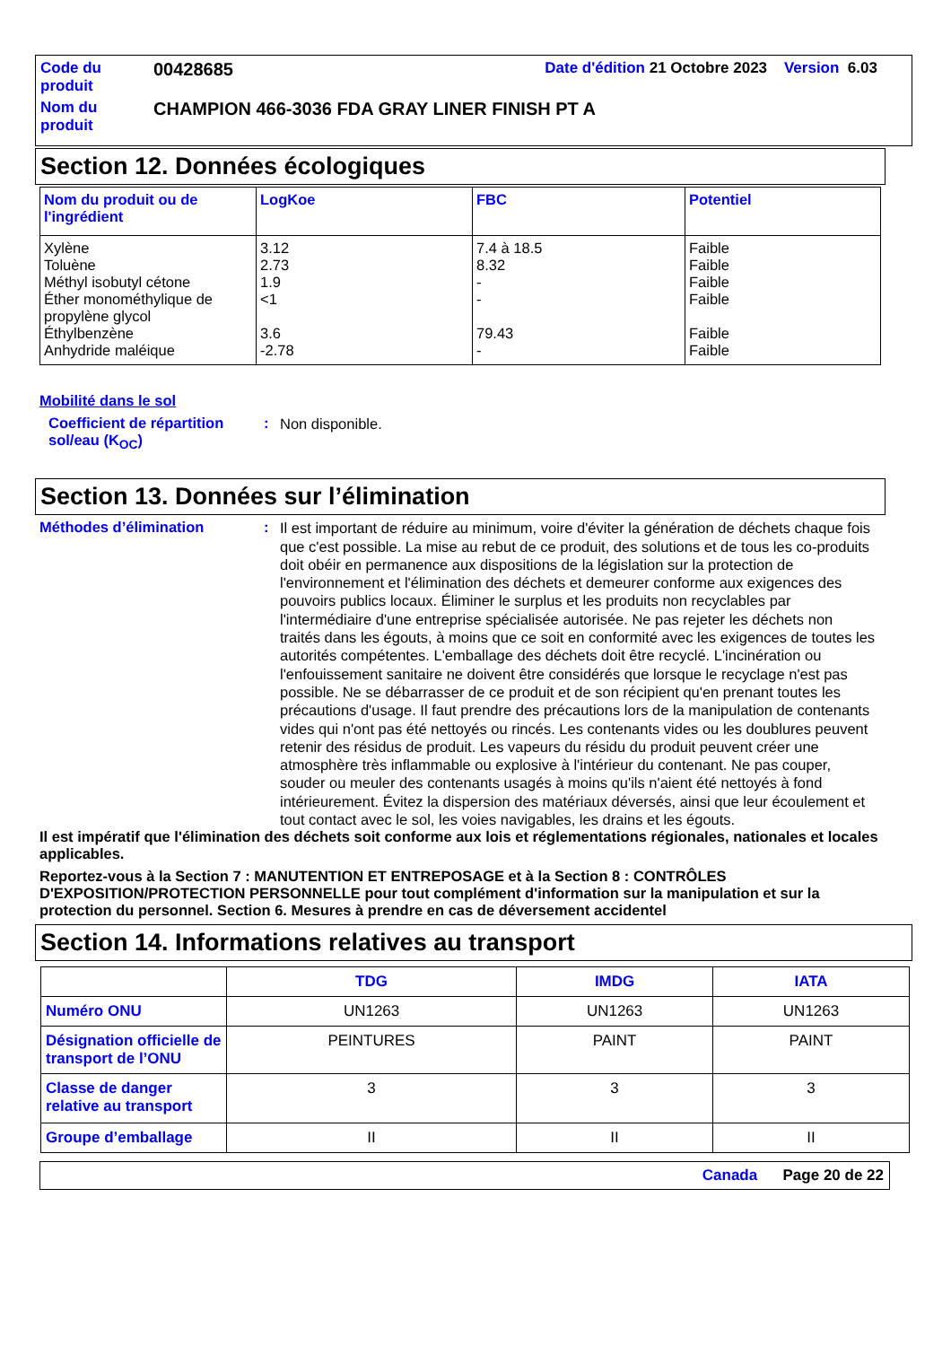| Code du produit | 00428685 | Date d'édition 21 Octobre 2023 Version 6.03 |
| Nom du produit | CHAMPION 466-3036 FDA GRAY LINER FINISH PT A | |
Section 12. Données écologiques
| Nom du produit ou de l'ingrédient | LogKoe | FBC | Potentiel |
| --- | --- | --- | --- |
| Xylène Toluène Méthyl isobutyl cétone Éther monométhylique de propylène glycol Éthylbenzène Anhydride maléique | 3.12 2.73 1.9 <1 3.6 -2.78 | 7.4 à 18.5 8.32 - - 79.43 - | Faible Faible Faible Faible Faible Faible |
Mobilité dans le sol
Coefficient de répartition sol/eau (K<sub>OC</sub>)
:
Non disponible.
Section 13. Données sur l’élimination
Méthodes d’élimination :
Il est important de réduire au minimum, voire d'éviter la génération de déchets chaque fois que c'est possible. La mise au rebut de ce produit, des solutions et de tous les co-produits doit obéir en permanence aux dispositions de la législation sur la protection de l'environnement et l'élimination des déchets et demeurer conforme aux exigences des pouvoirs publics locaux. Éliminer le surplus et les produits non recyclables par l'intermédiaire d'une entreprise spécialisée autorisée. Ne pas rejeter les déchets non traités dans les égouts, à moins que ce soit en conformité avec les exigences de toutes les autorités compétentes. L'emballage des déchets doit être recyclé. L'incinération ou l'enfouissement sanitaire ne doivent être considérés que lorsque le recyclage n'est pas possible. Ne se débarrasser de ce produit et de son récipient qu'en prenant toutes les précautions d'usage. Il faut prendre des précautions lors de la manipulation de contenants vides qui n'ont pas été nettoyés ou rincés. Les contenants vides ou les doublures peuvent retenir des résidus de produit. Les vapeurs du résidu du produit peuvent créer une atmosphère très inflammable ou explosive à l'intérieur du contenant. Ne pas couper, souder ou meuler des contenants usagés à moins qu'ils n'aient été nettoyés à fond intérieurement. Évitez la dispersion des matériaux déversés, ainsi que leur écoulement et tout contact avec le sol, les voies navigables, les drains et les égouts.
Il est impératif que l'élimination des déchets soit conforme aux lois et réglementations régionales, nationales et locales applicables.
Reportez-vous à la Section 7 : MANUTENTION ET ENTREPOSAGE et à la Section 8 : CONTRÔLES D'EXPOSITION/PROTECTION PERSONNELLE pour tout complément d'information sur la manipulation et sur la protection du personnel. Section 6. Mesures à prendre en cas de déversement accidentel
Section 14. Informations relatives au transport
| | TDG | IMDG | IATA |
| --- | --- | --- | --- |
| Numéro ONU | UN1263 | UN1263 | UN1263 |
| Désignation officielle de transport de l’ONU | PEINTURES | PAINT | PAINT |
| Classe de danger relative au transport | 3 | 3 | 3 |
| Groupe d’emballage | II | II | II |
Canada Page 20 de 22